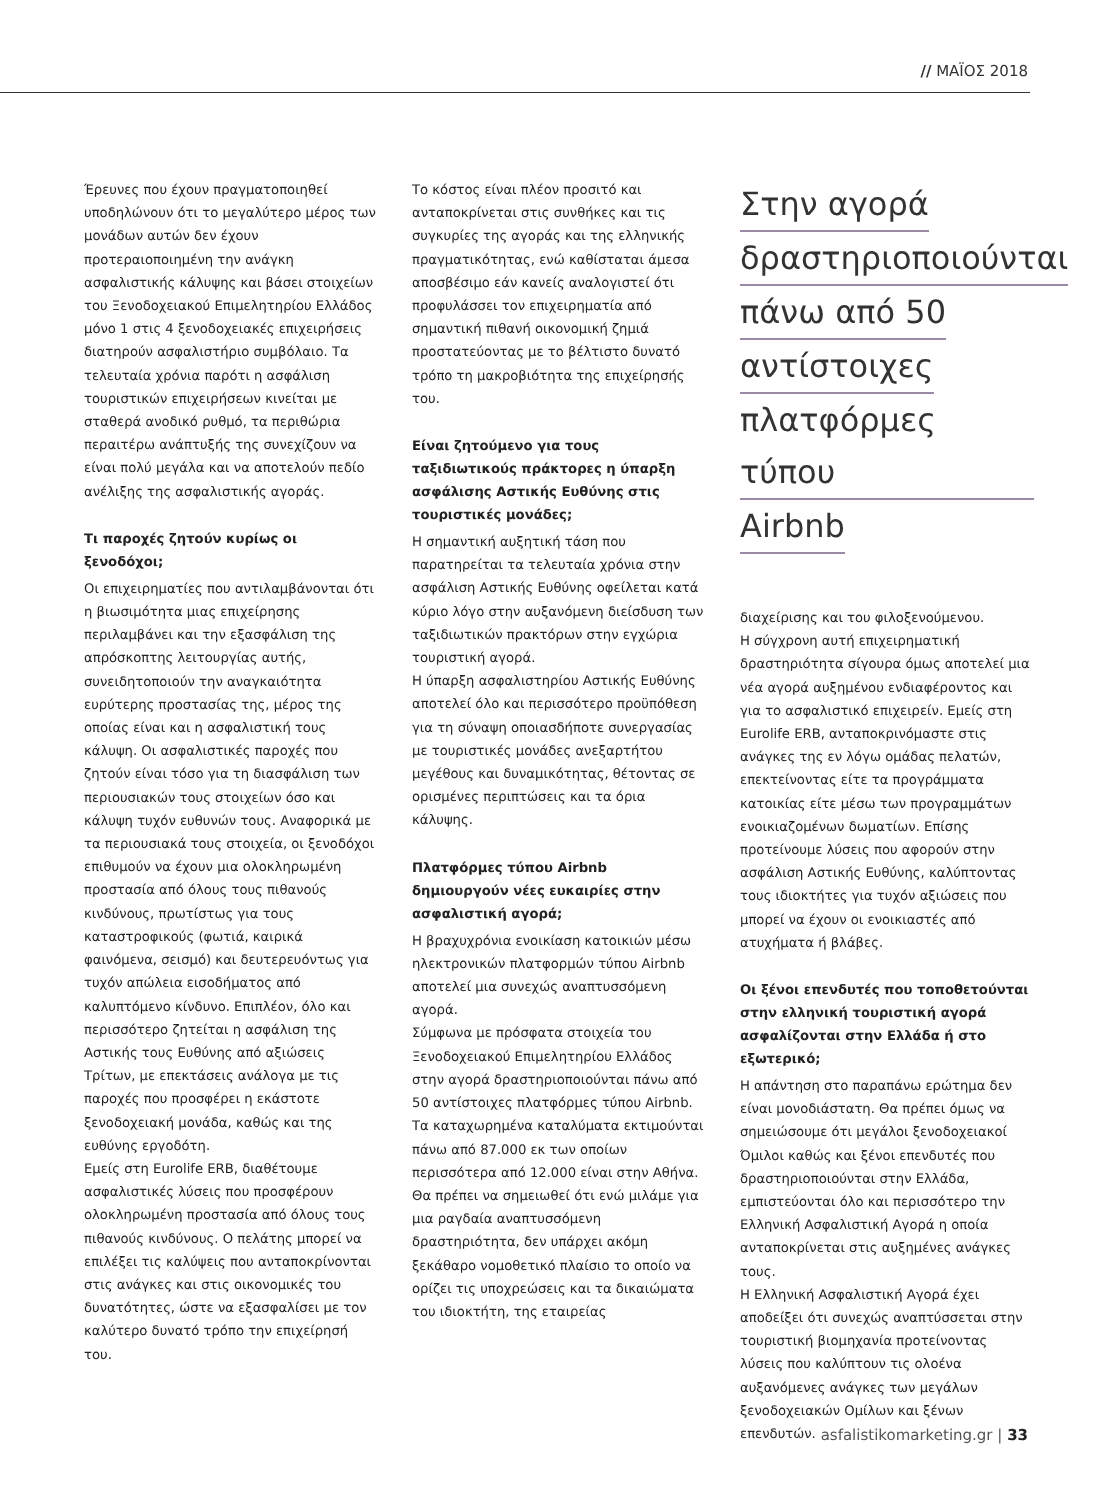// ΜΑΪΟΣ 2018
Έρευνες που έχουν πραγματοποιηθεί υποδηλώνουν ότι το μεγαλύτερο μέρος των μονάδων αυτών δεν έχουν προτεραιοποιημένη την ανάγκη ασφαλιστικής κάλυψης και βάσει στοιχείων του Ξενοδοχειακού Επιμελητηρίου Ελλάδος μόνο 1 στις 4 ξενοδοχειακές επιχειρήσεις διατηρούν ασφαλιστήριο συμβόλαιο. Τα τελευταία χρόνια παρότι η ασφάλιση τουριστικών επιχειρήσεων κινείται με σταθερά ανοδικό ρυθμό, τα περιθώρια περαιτέρω ανάπτυξής της συνεχίζουν να είναι πολύ μεγάλα και να αποτελούν πεδίο ανέλιξης της ασφαλιστικής αγοράς.
Τι παροχές ζητούν κυρίως οι ξενοδόχοι;
Οι επιχειρηματίες που αντιλαμβάνονται ότι η βιωσιμότητα μιας επιχείρησης περιλαμβάνει και την εξασφάλιση της απρόσκοπτης λειτουργίας αυτής, συνειδητοποιούν την αναγκαιότητα ευρύτερης προστασίας της, μέρος της οποίας είναι και η ασφαλιστική τους κάλυψη. Οι ασφαλιστικές παροχές που ζητούν είναι τόσο για τη διασφάλιση των περιουσιακών τους στοιχείων όσο και κάλυψη τυχόν ευθυνών τους. Αναφορικά με τα περιουσιακά τους στοιχεία, οι ξενοδόχοι επιθυμούν να έχουν μια ολοκληρωμένη προστασία από όλους τους πιθανούς κινδύνους, πρωτίστως για τους καταστροφικούς (φωτιά, καιρικά φαινόμενα, σεισμό) και δευτερευόντως για τυχόν απώλεια εισοδήματος από καλυπτόμενο κίνδυνο. Επιπλέον, όλο και περισσότερο ζητείται η ασφάλιση της Αστικής τους Ευθύνης από αξιώσεις Τρίτων, με επεκτάσεις ανάλογα με τις παροχές που προσφέρει η εκάστοτε ξενοδοχειακή μονάδα, καθώς και της ευθύνης εργοδότη.
Εμείς στη Eurolife ERB, διαθέτουμε ασφαλιστικές λύσεις που προσφέρουν ολοκληρωμένη προστασία από όλους τους πιθανούς κινδύνους. Ο πελάτης μπορεί να επιλέξει τις καλύψεις που ανταποκρίνονται στις ανάγκες και στις οικονομικές του δυνατότητες, ώστε να εξασφαλίσει με τον καλύτερο δυνατό τρόπο την επιχείρησή του.
Το κόστος είναι πλέον προσιτό και ανταποκρίνεται στις συνθήκες και τις συγκυρίες της αγοράς και της ελληνικής πραγματικότητας, ενώ καθίσταται άμεσα αποσβέσιμο εάν κανείς αναλογιστεί ότι προφυλάσσει τον επιχειρηματία από σημαντική πιθανή οικονομική ζημιά προστατεύοντας με το βέλτιστο δυνατό τρόπο τη μακροβιότητα της επιχείρησής του.
Είναι ζητούμενο για τους ταξιδιωτικούς πράκτορες η ύπαρξη ασφάλισης Αστικής Ευθύνης στις τουριστικές μονάδες;
Η σημαντική αυξητική τάση που παρατηρείται τα τελευταία χρόνια στην ασφάλιση Αστικής Ευθύνης οφείλεται κατά κύριο λόγο στην αυξανόμενη διείσδυση των ταξιδιωτικών πρακτόρων στην εγχώρια τουριστική αγορά.
Η ύπαρξη ασφαλιστηρίου Αστικής Ευθύνης αποτελεί όλο και περισσότερο προϋπόθεση για τη σύναψη οποιασδήποτε συνεργασίας με τουριστικές μονάδες ανεξαρτήτου μεγέθους και δυναμικότητας, θέτοντας σε ορισμένες περιπτώσεις και τα όρια κάλυψης.
Πλατφόρμες τύπου Airbnb δημιουργούν νέες ευκαιρίες στην ασφαλιστική αγορά;
Η βραχυχρόνια ενοικίαση κατοικιών μέσω ηλεκτρονικών πλατφορμών τύπου Airbnb αποτελεί μια συνεχώς αναπτυσσόμενη αγορά.
Σύμφωνα με πρόσφατα στοιχεία του Ξενοδοχειακού Επιμελητηρίου Ελλάδος στην αγορά δραστηριοποιούνται πάνω από 50 αντίστοιχες πλατφόρμες τύπου Airbnb. Τα καταχωρημένα καταλύματα εκτιμούνται πάνω από 87.000 εκ των οποίων περισσότερα από 12.000 είναι στην Αθήνα.
Θα πρέπει να σημειωθεί ότι ενώ μιλάμε για μια ραγδαία αναπτυσσόμενη δραστηριότητα, δεν υπάρχει ακόμη ξεκάθαρο νομοθετικό πλαίσιο το οποίο να ορίζει τις υποχρεώσεις και τα δικαιώματα του ιδιοκτήτη, της εταιρείας
Στην αγορά
δραστηριοποιούνται
πάνω από 50
αντίστοιχες
πλατφόρμες τύπου
Airbnb
διαχείρισης και του φιλοξενούμενου.
Η σύγχρονη αυτή επιχειρηματική δραστηριότητα σίγουρα όμως αποτελεί μια νέα αγορά αυξημένου ενδιαφέροντος και για το ασφαλιστικό επιχειρείν. Εμείς στη Eurolife ERB, ανταποκρινόμαστε στις ανάγκες της εν λόγω ομάδας πελατών, επεκτείνοντας είτε τα προγράμματα κατοικίας είτε μέσω των προγραμμάτων ενοικιαζομένων δωματίων. Επίσης προτείνουμε λύσεις που αφορούν στην ασφάλιση Αστικής Ευθύνης, καλύπτοντας τους ιδιοκτήτες για τυχόν αξιώσεις που μπορεί να έχουν οι ενοικιαστές από ατυχήματα ή βλάβες.
Οι ξένοι επενδυτές που τοποθετούνται στην ελληνική τουριστική αγορά ασφαλίζονται στην Ελλάδα ή στο εξωτερικό;
Η απάντηση στο παραπάνω ερώτημα δεν είναι μονοδιάστατη. Θα πρέπει όμως να σημειώσουμε ότι μεγάλοι ξενοδοχειακοί Όμιλοι καθώς και ξένοι επενδυτές που δραστηριοποιούνται στην Ελλάδα, εμπιστεύονται όλο και περισσότερο την Ελληνική Ασφαλιστική Αγορά η οποία ανταποκρίνεται στις αυξημένες ανάγκες τους.
Η Ελληνική Ασφαλιστική Αγορά έχει αποδείξει ότι συνεχώς αναπτύσσεται στην τουριστική βιομηχανία προτείνοντας λύσεις που καλύπτουν τις ολοένα αυξανόμενες ανάγκες των μεγάλων ξενοδοχειακών Ομίλων και ξένων επενδυτών.
asfalistikomarketing.gr | 33